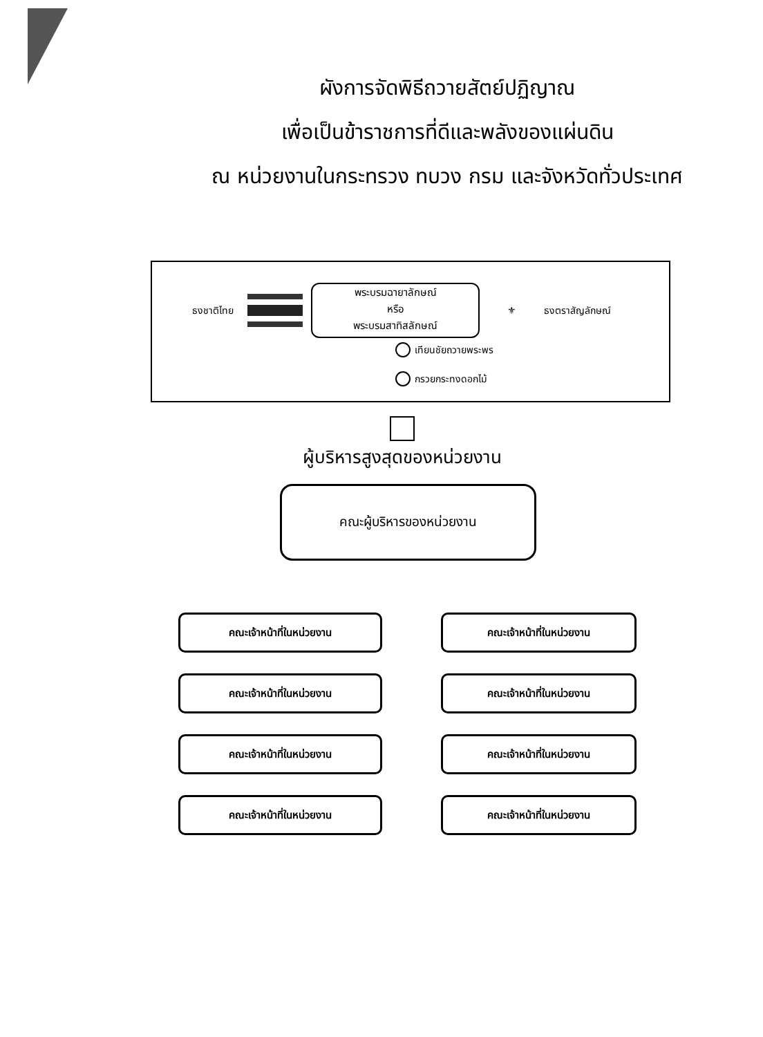ผังการจัดพิธีถวายสัตย์ปฏิญาณ
เพื่อเป็นข้าราชการที่ดีและพลังของแผ่นดิน
ณ หน่วยงานในกระทรวง ทบวง กรม และจังหวัดทั่วประเทศ
ธงชาติไทย
พระบรมฉายาลักษณ์
หรือ
พระบรมสาทิสลักษณ์
⚜ ธงตราสัญลักษณ์
เทียนชัยถวายพระพร
กรวยกระทงดอกไม้
ผู้บริหารสูงสุดของหน่วยงาน
คณะผู้บริหารของหน่วยงาน
คณะเจ้าหน้าที่ในหน่วยงาน
คณะเจ้าหน้าที่ในหน่วยงาน
คณะเจ้าหน้าที่ในหน่วยงาน
คณะเจ้าหน้าที่ในหน่วยงาน
คณะเจ้าหน้าที่ในหน่วยงาน
คณะเจ้าหน้าที่ในหน่วยงาน
คณะเจ้าหน้าที่ในหน่วยงาน
คณะเจ้าหน้าที่ในหน่วยงาน